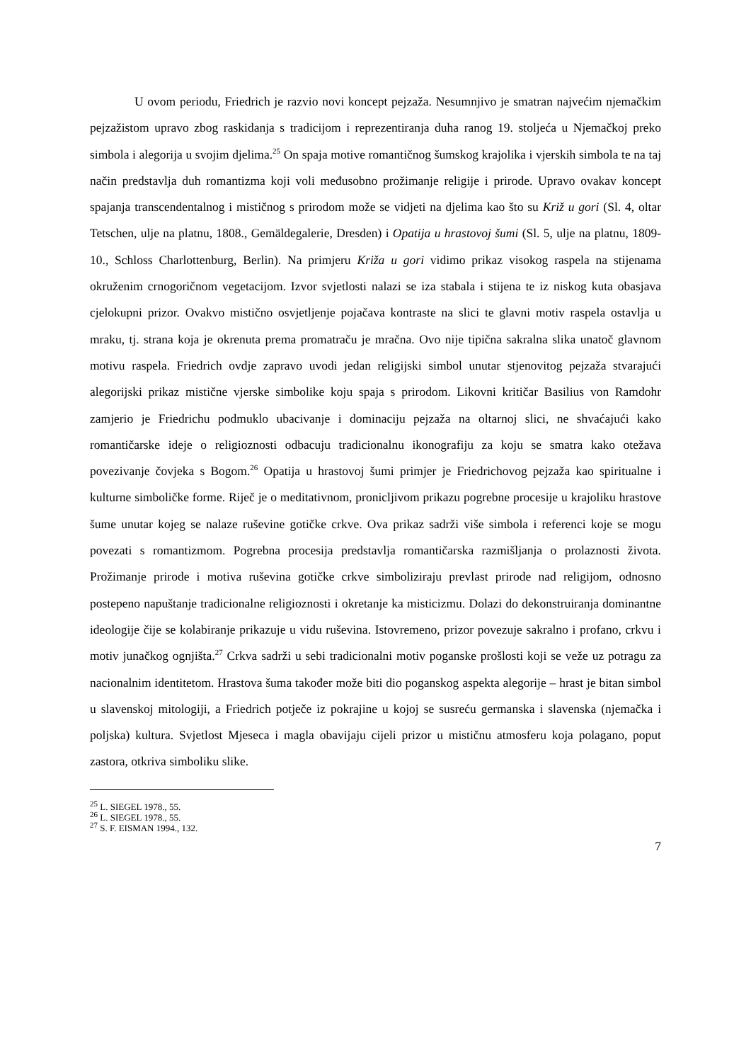U ovom periodu, Friedrich je razvio novi koncept pejzaža. Nesumnjivo je smatran najvećim njemačkim pejzažistom upravo zbog raskidanja s tradicijom i reprezentiranja duha ranog 19. stoljeća u Njemačkoj preko simbola i alegorija u svojim djelima.<sup>25</sup> On spaja motive romantičnog šumskog krajolika i vjerskih simbola te na taj način predstavlja duh romantizma koji voli međusobno prožimanje religije i prirode. Upravo ovakav koncept spajanja transcendentalnog i mističnog s prirodom može se vidjeti na djelima kao što su Križ u gori (Sl. 4, oltar Tetschen, ulje na platnu, 1808., Gemäldegalerie, Dresden) i Opatija u hrastovoj šumi (Sl. 5, ulje na platnu, 1809-10., Schloss Charlottenburg, Berlin). Na primjeru Križa u gori vidimo prikaz visokog raspela na stijenama okruženim crnogoričnom vegetacijom. Izvor svjetlosti nalazi se iza stabala i stijena te iz niskog kuta obasjava cjelokupni prizor. Ovakvo mistično osvjetljenje pojačava kontraste na slici te glavni motiv raspela ostavlja u mraku, tj. strana koja je okrenuta prema promatraču je mračna. Ovo nije tipična sakralna slika unatoč glavnom motivu raspela. Friedrich ovdje zapravo uvodi jedan religijski simbol unutar stjenovitog pejzaža stvarajući alegorijski prikaz mistične vjerske simbolike koju spaja s prirodom. Likovni kritičar Basilius von Ramdohr zamjerio je Friedrichu podmuklo ubacivanje i dominaciju pejzaža na oltarnoj slici, ne shvaćajući kako romantičarske ideje o religioznosti odbacuju tradicionalnu ikonografiju za koju se smatra kako otežava povezivanje čovjeka s Bogom.<sup>26</sup> Opatija u hrastovoj šumi primjer je Friedrichovog pejzaža kao spiritualne i kulturne simboličke forme. Riječ je o meditativnom, pronicljivom prikazu pogrebne procesije u krajoliku hrastove šume unutar kojeg se nalaze ruševine gotičke crkve. Ova prikaz sadrži više simbola i referenci koje se mogu povezati s romantizmom. Pogrebna procesija predstavlja romantičarska razmišljanja o prolaznosti života. Prožimanje prirode i motiva ruševina gotičke crkve simboliziraju prevlast prirode nad religijom, odnosno postepeno napuštanje tradicionalne religioznosti i okretanje ka misticizmu. Dolazi do dekonstruiranja dominantne ideologije čije se kolabiranje prikazuje u vidu ruševina. Istovremeno, prizor povezuje sakralno i profano, crkvu i motiv junačkog ognjišta.<sup>27</sup> Crkva sadrži u sebi tradicionalni motiv poganske prošlosti koji se veže uz potragu za nacionalnim identitetom. Hrastova šuma također može biti dio poganskog aspekta alegorije – hrast je bitan simbol u slavenskoj mitologiji, a Friedrich potječe iz pokrajine u kojoj se susreću germanska i slavenska (njemačka i poljska) kultura. Svjetlost Mjeseca i magla obavijaju cijeli prizor u mističnu atmosferu koja polagano, poput zastora, otkriva simboliku slike.
<sup>25</sup> L. SIEGEL 1978., 55.
<sup>26</sup> L. SIEGEL 1978., 55.
<sup>27</sup> S. F. EISMAN 1994., 132.
7